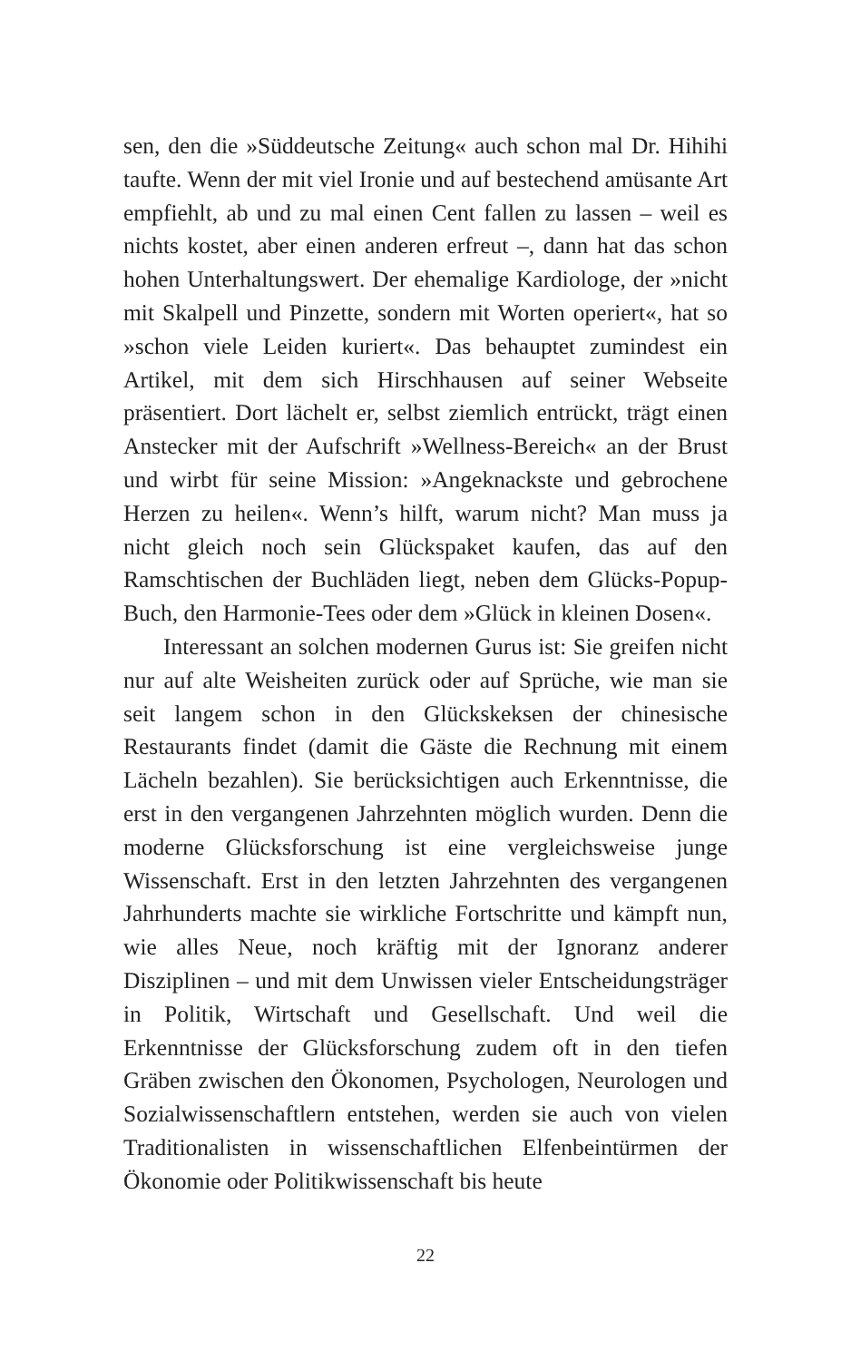sen, den die »Süddeutsche Zeitung« auch schon mal Dr. Hihihi taufte. Wenn der mit viel Ironie und auf bestechend amüsante Art empfiehlt, ab und zu mal einen Cent fallen zu lassen – weil es nichts kostet, aber einen anderen erfreut –, dann hat das schon hohen Unterhaltungswert. Der ehemalige Kardiologe, der »nicht mit Skalpell und Pinzette, sondern mit Worten operiert«, hat so »schon viele Leiden kuriert«. Das behauptet zumindest ein Artikel, mit dem sich Hirschhausen auf seiner Webseite präsentiert. Dort lächelt er, selbst ziemlich entrückt, trägt einen Anstecker mit der Aufschrift »Wellness-Bereich« an der Brust und wirbt für seine Mission: »Angeknackste und gebrochene Herzen zu heilen«. Wenn’s hilft, warum nicht? Man muss ja nicht gleich noch sein Glückspaket kaufen, das auf den Ramschtischen der Buchläden liegt, neben dem Glücks-Popup-Buch, den Harmonie-Tees oder dem »Glück in kleinen Dosen«.
Interessant an solchen modernen Gurus ist: Sie greifen nicht nur auf alte Weisheiten zurück oder auf Sprüche, wie man sie seit langem schon in den Glückskeksen der chinesische Restaurants findet (damit die Gäste die Rechnung mit einem Lächeln bezahlen). Sie berücksichtigen auch Erkenntnisse, die erst in den vergangenen Jahrzehnten möglich wurden. Denn die moderne Glücksforschung ist eine vergleichsweise junge Wissenschaft. Erst in den letzten Jahrzehnten des vergangenen Jahrhunderts machte sie wirkliche Fortschritte und kämpft nun, wie alles Neue, noch kräftig mit der Ignoranz anderer Disziplinen – und mit dem Unwissen vieler Entscheidungsträger in Politik, Wirtschaft und Gesellschaft. Und weil die Erkenntnisse der Glücksforschung zudem oft in den tiefen Gräben zwischen den Ökonomen, Psychologen, Neurologen und Sozialwissenschaftlern entstehen, werden sie auch von vielen Traditionalisten in wissenschaftlichen Elfenbeintürmen der Ökonomie oder Politikwissenschaft bis heute
22